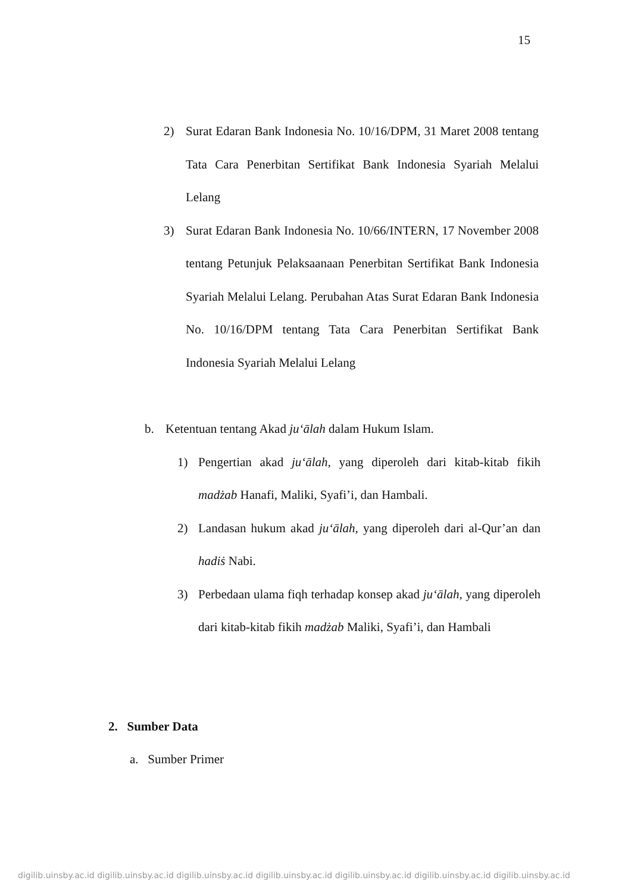15
2) Surat Edaran Bank Indonesia No. 10/16/DPM, 31 Maret 2008 tentang Tata Cara Penerbitan Sertifikat Bank Indonesia Syariah Melalui Lelang
3) Surat Edaran Bank Indonesia No. 10/66/INTERN, 17 November 2008 tentang Petunjuk Pelaksaanaan Penerbitan Sertifikat Bank Indonesia Syariah Melalui Lelang. Perubahan Atas Surat Edaran Bank Indonesia No. 10/16/DPM tentang Tata Cara Penerbitan Sertifikat Bank Indonesia Syariah Melalui Lelang
b. Ketentuan tentang Akad ju‘ālah dalam Hukum Islam.
1) Pengertian akad ju‘ālah, yang diperoleh dari kitab-kitab fikih madżab Hanafi, Maliki, Syafi’i, dan Hambali.
2) Landasan hukum akad ju‘ālah, yang diperoleh dari al-Qur’an dan hadiṡ Nabi.
3) Perbedaan ulama fiqh terhadap konsep akad ju‘ālah, yang diperoleh dari kitab-kitab fikih madżab Maliki, Syafi’i, dan Hambali
2. Sumber Data
a. Sumber Primer
digilib.uinsby.ac.id digilib.uinsby.ac.id digilib.uinsby.ac.id digilib.uinsby.ac.id digilib.uinsby.ac.id digilib.uinsby.ac.id digilib.uinsby.ac.id